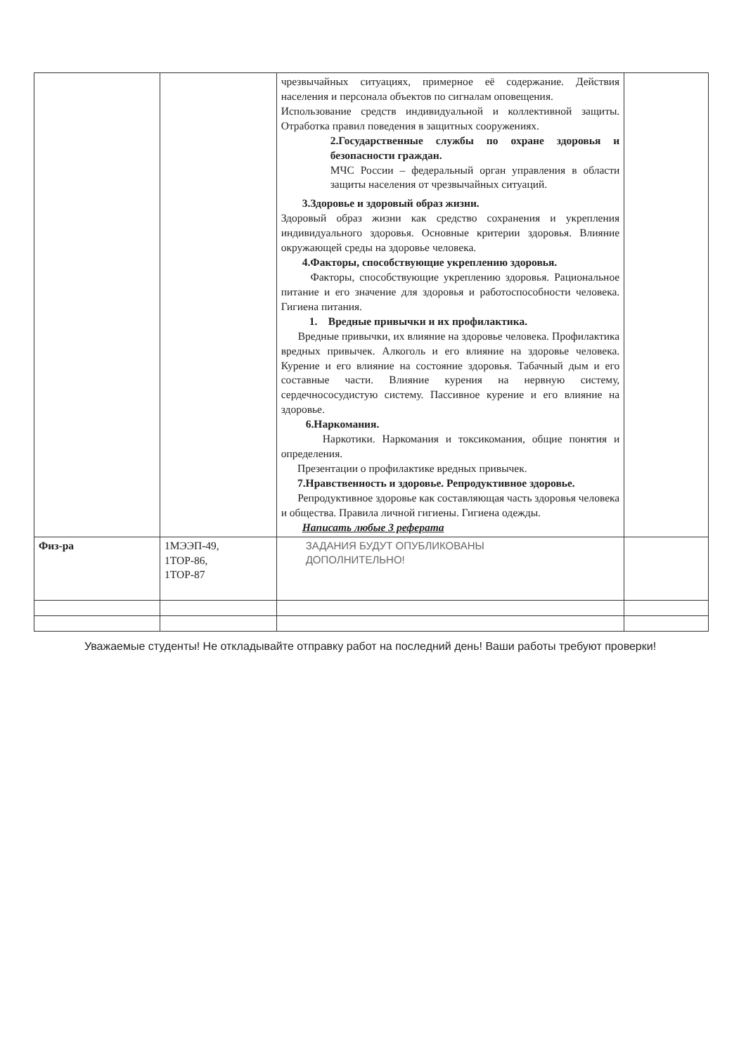| | | чрезвычайных ситуациях, примерное её содержание. Действия населения и персонала объектов по сигналам оповещения. Использование средств индивидуальной и коллективной защиты. Отработка правил поведения в защитных сооружениях. 2.Государственные службы по охране здоровья и безопасности граждан. МЧС России – федеральный орган управления в области защиты населения от чрезвычайных ситуаций. 3.Здоровье и здоровый образ жизни. Здоровый образ жизни как средство сохранения и укрепления индивидуального здоровья. Основные критерии здоровья. Влияние окружающей среды на здоровье человека. 4.Факторы, способствующие укреплению здоровья. Факторы, способствующие укреплению здоровья. Рациональное питание и его значение для здоровья и работоспособности человека. Гигиена питания. 1. Вредные привычки и их профилактика. Вредные привычки, их влияние на здоровье человека. Профилактика вредных привычек. Алкоголь и его влияние на здоровье человека. Курение и его влияние на состояние здоровья. Табачный дым и его составные части. Влияние курения на нервную систему, сердечнососудистую систему. Пассивное курение и его влияние на здоровье. 6.Наркомания. Наркотики. Наркомания и токсикомания, общие понятия и определения. Презентации о профилактике вредных привычек. 7.Нравственность и здоровье. Репродуктивное здоровье. Репродуктивное здоровье как составляющая часть здоровья человека и общества. Правила личной гигиены. Гигиена одежды. Написать любые 3 реферата | |
| Физ-ра | 1МЭЭП-49, 1ТОР-86, 1ТОР-87 | ЗАДАНИЯ БУДУТ ОПУБЛИКОВАНЫ ДОПОЛНИТЕЛЬНО! | |
Уважаемые студенты! Не откладывайте отправку работ на последний день! Ваши работы требуют проверки!